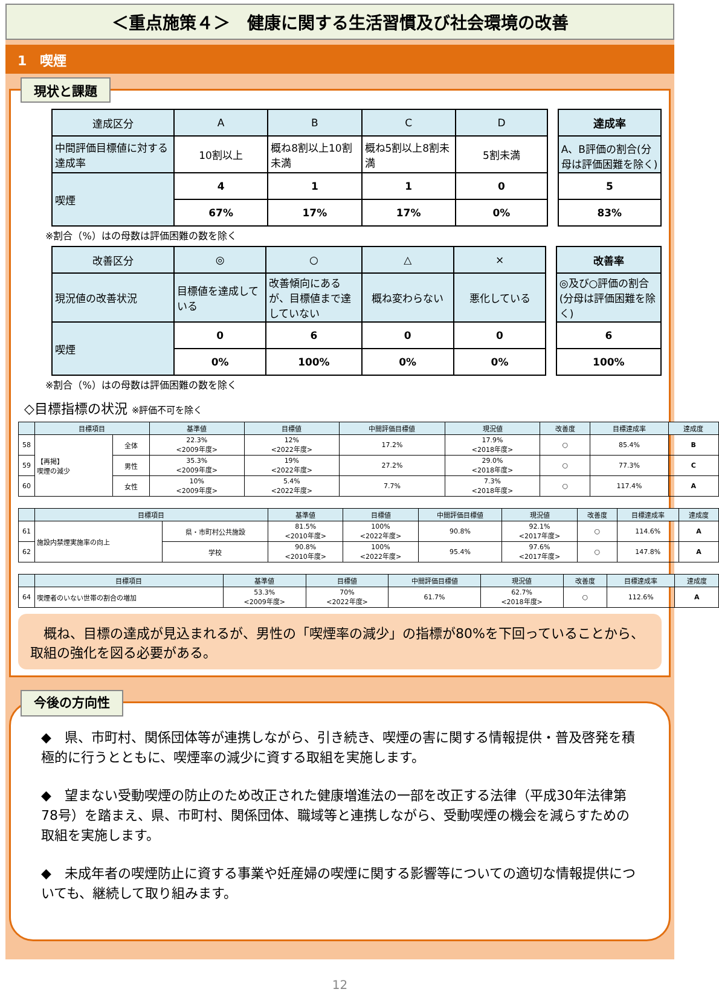＜重点施策４＞　健康に関する生活習慣及び社会環境の改善
1　喫煙
現状と課題
| 達成区分 | A | B | C | D | | 達成率 |
| 中間評価目標値に対する達成率 | 10割以上 | 概ね8割以上10割未満 | 概ね5割以上8割未満 | 5割未満 | | A、B評価の割合(分母は評価困難を除く) |
| 喫煙 | 4 | 1 | 1 | 0 | | 5 |
| | 67% | 17% | 17% | 0% | | 83% |
※割合（%）はの母数は評価困難の数を除く
| 改善区分 | ◎ | ○ | △ | × | | 改善率 |
| 現況値の改善状況 | 目標値を達成している | 改善傾向にあるが、目標値まで達していない | 概ね変わらない | 悪化している | | ◎及び○評価の割合(分母は評価困難を除く) |
| 喫煙 | 0 | 6 | 0 | 0 | | 6 |
| | 0% | 100% | 0% | 0% | | 100% |
※割合（%）はの母数は評価困難の数を除く
◇目標指標の状況 ※評価不可を除く
| | 目標項目 | | 基準値 | 目標値 | 中間評価目標値 | 現況値 | 改善度 | 目標達成率 | 達成度 |
| --- | --- | --- | --- | --- | --- | --- | --- | --- | --- |
| 58 | 【再掲】 喫煙の減少 | 全体 | 22.3% <2009年度> | 12% <2022年度> | 17.2% | 17.9% <2018年度> | ○ | 85.4% | B |
| 59 | | 男性 | 35.3% <2009年度> | 19% <2022年度> | 27.2% | 29.0% <2018年度> | ○ | 77.3% | C |
| 60 | | 女性 | 10% <2009年度> | 5.4% <2022年度> | 7.7% | 7.3% <2018年度> | ○ | 117.4% | A |
| | 目標項目 | | 基準値 | 目標値 | 中間評価目標値 | 現況値 | 改善度 | 目標達成率 | 達成度 |
| --- | --- | --- | --- | --- | --- | --- | --- | --- | --- |
| 61 | 施設内禁煙実施率の向上 | 県・市町村公共施設 | 81.5% <2010年度> | 100% <2022年度> | 90.8% | 92.1% <2017年度> | ○ | 114.6% | A |
| 62 | | 学校 | 90.8% <2010年度> | 100% <2022年度> | 95.4% | 97.6% <2017年度> | ○ | 147.8% | A |
| | 目標項目 | 基準値 | 目標値 | 中間評価目標値 | 現況値 | 改善度 | 目標達成率 | 達成度 |
| --- | --- | --- | --- | --- | --- | --- | --- | --- |
| 64 | 喫煙者のいない世帯の割合の増加 | 53.3% <2009年度> | 70% <2022年度> | 61.7% | 62.7% <2018年度> | ○ | 112.6% | A |
　概ね、目標の達成が見込まれるが、男性の「喫煙率の減少」の指標が80%を下回っていることから、取組の強化を図る必要がある。
今後の方向性
◆　県、市町村、関係団体等が連携しながら、引き続き、喫煙の害に関する情報提供・普及啓発を積極的に行うとともに、喫煙率の減少に資する取組を実施します。
◆　望まない受動喫煙の防止のため改正された健康増進法の一部を改正する法律（平成30年法律第78号）を踏まえ、県、市町村、関係団体、職域等と連携しながら、受動喫煙の機会を減らすための取組を実施します。
◆　未成年者の喫煙防止に資する事業や妊産婦の喫煙に関する影響等についての適切な情報提供についても、継続して取り組みます。
12